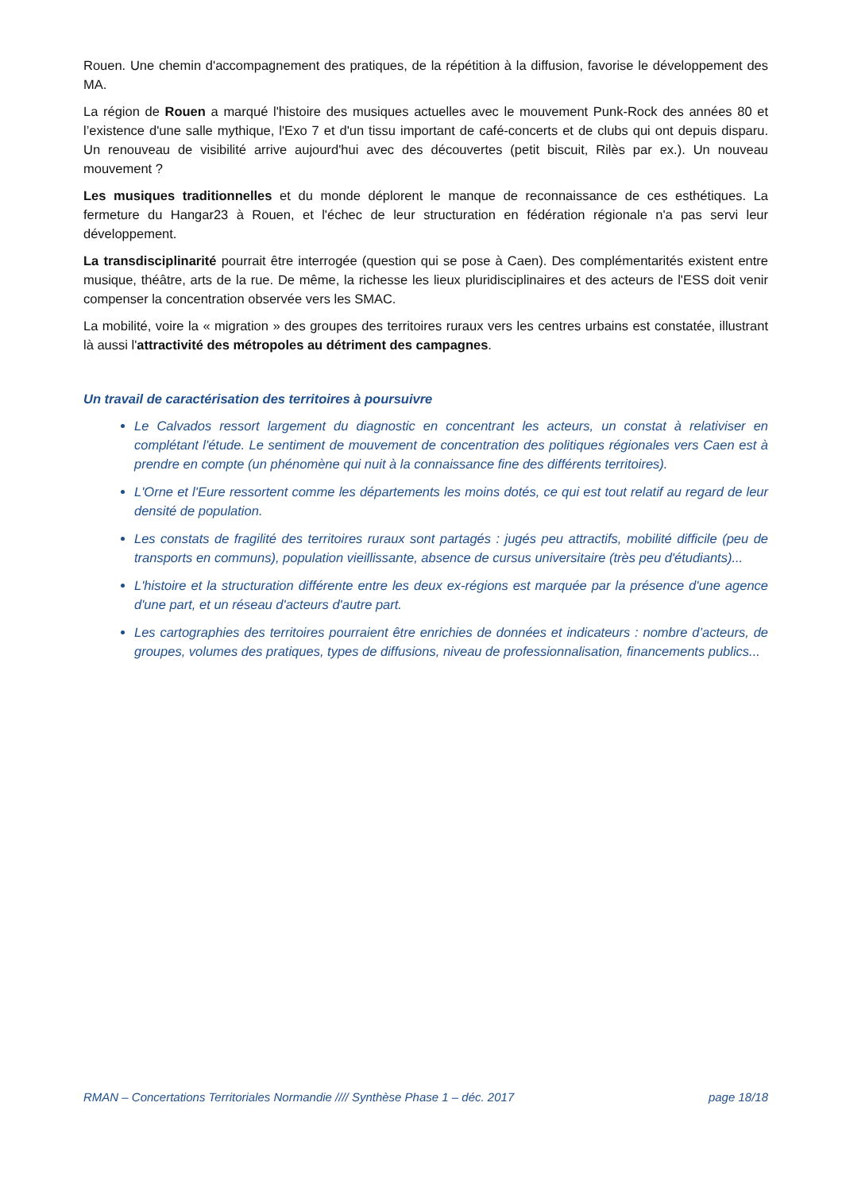Rouen. Une chemin d'accompagnement des pratiques, de la répétition à la diffusion, favorise le développement des MA.
La région de Rouen a marqué l'histoire des musiques actuelles avec le mouvement Punk-Rock des années 80 et l’existence d'une salle mythique, l'Exo 7 et d'un tissu important de café-concerts et de clubs qui ont depuis disparu. Un renouveau de visibilité arrive aujourd'hui avec des découvertes (petit biscuit, Rilès par ex.). Un nouveau mouvement ?
Les musiques traditionnelles et du monde déplorent le manque de reconnaissance de ces esthétiques. La fermeture du Hangar23 à Rouen, et l'échec de leur structuration en fédération régionale n'a pas servi leur développement.
La transdisciplinarité pourrait être interrogée (question qui se pose à Caen). Des complémentarités existent entre musique, théâtre, arts de la rue. De même, la richesse les lieux pluridisciplinaires et des acteurs de l'ESS doit venir compenser la concentration observée vers les SMAC.
La mobilité, voire la « migration » des groupes des territoires ruraux vers les centres urbains est constatée, illustrant là aussi l'attractivité des métropoles au détriment des campagnes.
Un travail de caractérisation des territoires à poursuivre
Le Calvados ressort largement du diagnostic en concentrant les acteurs, un constat à relativiser en complétant l'étude. Le sentiment de mouvement de concentration des politiques régionales vers Caen est à prendre en compte (un phénomène qui nuit à la connaissance fine des différents territoires).
L'Orne et l'Eure ressortent comme les départements les moins dotés, ce qui est tout relatif au regard de leur densité de population.
Les constats de fragilité des territoires ruraux sont partagés : jugés peu attractifs, mobilité difficile (peu de transports en communs), population vieillissante, absence de cursus universitaire (très peu d'étudiants)...
L'histoire et la structuration différente entre les deux ex-régions est marquée par la présence d'une agence d'une part, et un réseau d'acteurs d'autre part.
Les cartographies des territoires pourraient être enrichies de données et indicateurs : nombre d’acteurs, de groupes, volumes des pratiques, types de diffusions, niveau de professionnalisation, financements publics...
RMAN – Concertations Territoriales Normandie //// Synthèse Phase 1 – déc. 2017 page 18/18